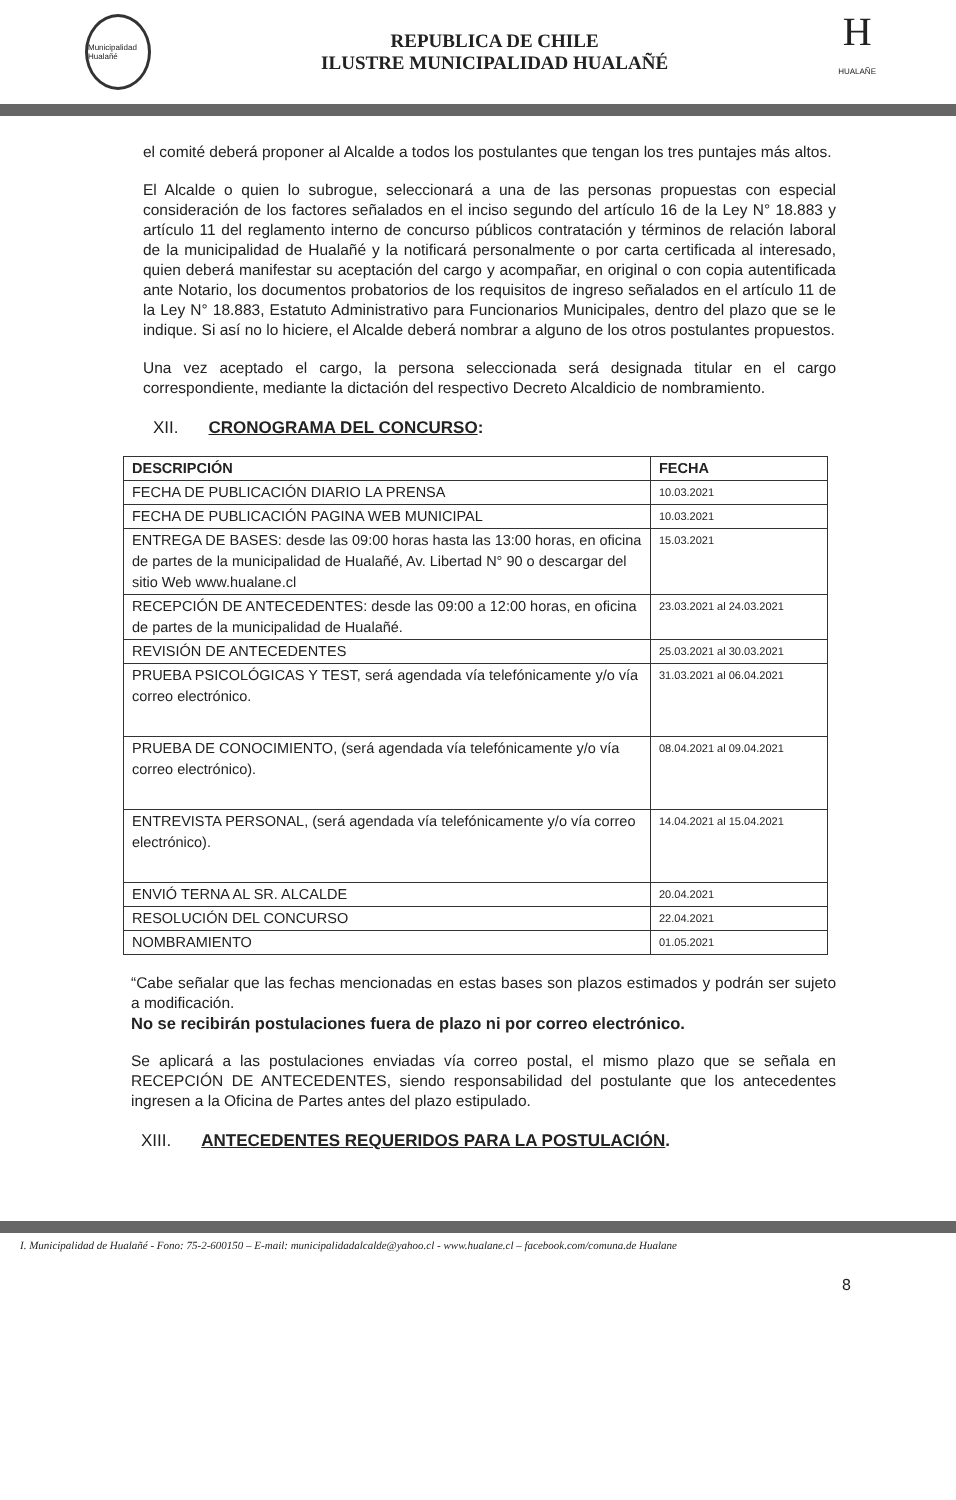Municipalidad Hualañé
REPUBLICA DE CHILE
ILUSTRE MUNICIPALIDAD HUALAÑÉ
H
HUALAÑE
el comité deberá proponer al Alcalde a todos los postulantes que tengan los tres puntajes más altos.
El Alcalde o quien lo subrogue, seleccionará a una de las personas propuestas con especial consideración de los factores señalados en el inciso segundo del artículo 16 de la Ley N° 18.883 y artículo 11 del reglamento interno de concurso públicos contratación y términos de relación laboral de la municipalidad de Hualañé y la notificará personalmente o por carta certificada al interesado, quien deberá manifestar su aceptación del cargo y acompañar, en original o con copia autentificada ante Notario, los documentos probatorios de los requisitos de ingreso señalados en el artículo 11 de la Ley N° 18.883, Estatuto Administrativo para Funcionarios Municipales, dentro del plazo que se le indique. Si así no lo hiciere, el Alcalde deberá nombrar a alguno de los otros postulantes propuestos.
Una vez aceptado el cargo, la persona seleccionada será designada titular en el cargo correspondiente, mediante la dictación del respectivo Decreto Alcaldicio de nombramiento.
XII. CRONOGRAMA DEL CONCURSO:
| DESCRIPCIÓN | FECHA |
| --- | --- |
| FECHA DE PUBLICACIÓN DIARIO LA PRENSA | 10.03.2021 |
| FECHA DE PUBLICACIÓN PAGINA WEB MUNICIPAL | 10.03.2021 |
| ENTREGA DE BASES: desde las 09:00 horas hasta las 13:00 horas, en oficina de partes de la municipalidad de Hualañé, Av. Libertad N° 90 o descargar del sitio Web www.hualane.cl | 15.03.2021 |
| RECEPCIÓN DE ANTECEDENTES: desde las 09:00 a 12:00 horas, en oficina de partes de la municipalidad de Hualañé. | 23.03.2021 al 24.03.2021 |
| REVISIÓN DE ANTECEDENTES | 25.03.2021 al 30.03.2021 |
| PRUEBA PSICOLÓGICAS Y TEST, será agendada vía telefónicamente y/o vía correo electrónico. | 31.03.2021 al 06.04.2021 |
| PRUEBA DE CONOCIMIENTO, (será agendada vía telefónicamente y/o vía correo electrónico). | 08.04.2021 al 09.04.2021 |
| ENTREVISTA PERSONAL, (será agendada vía telefónicamente y/o vía correo electrónico). | 14.04.2021 al 15.04.2021 |
| ENVIÓ TERNA AL SR. ALCALDE | 20.04.2021 |
| RESOLUCIÓN DEL CONCURSO | 22.04.2021 |
| NOMBRAMIENTO | 01.05.2021 |
“Cabe señalar que las fechas mencionadas en estas bases son plazos estimados y podrán ser sujeto a modificación.
No se recibirán postulaciones fuera de plazo ni por correo electrónico.
Se aplicará a las postulaciones enviadas vía correo postal, el mismo plazo que se señala en RECEPCIÓN DE ANTECEDENTES, siendo responsabilidad del postulante que los antecedentes ingresen a la Oficina de Partes antes del plazo estipulado.
XIII. ANTECEDENTES REQUERIDOS PARA LA POSTULACIÓN.
I. Municipalidad de Hualañé - Fono: 75-2-600150 – E-mail: municipalidadalcalde@yahoo.cl - www.hualane.cl – facebook.com/comuna.de Hualane
8